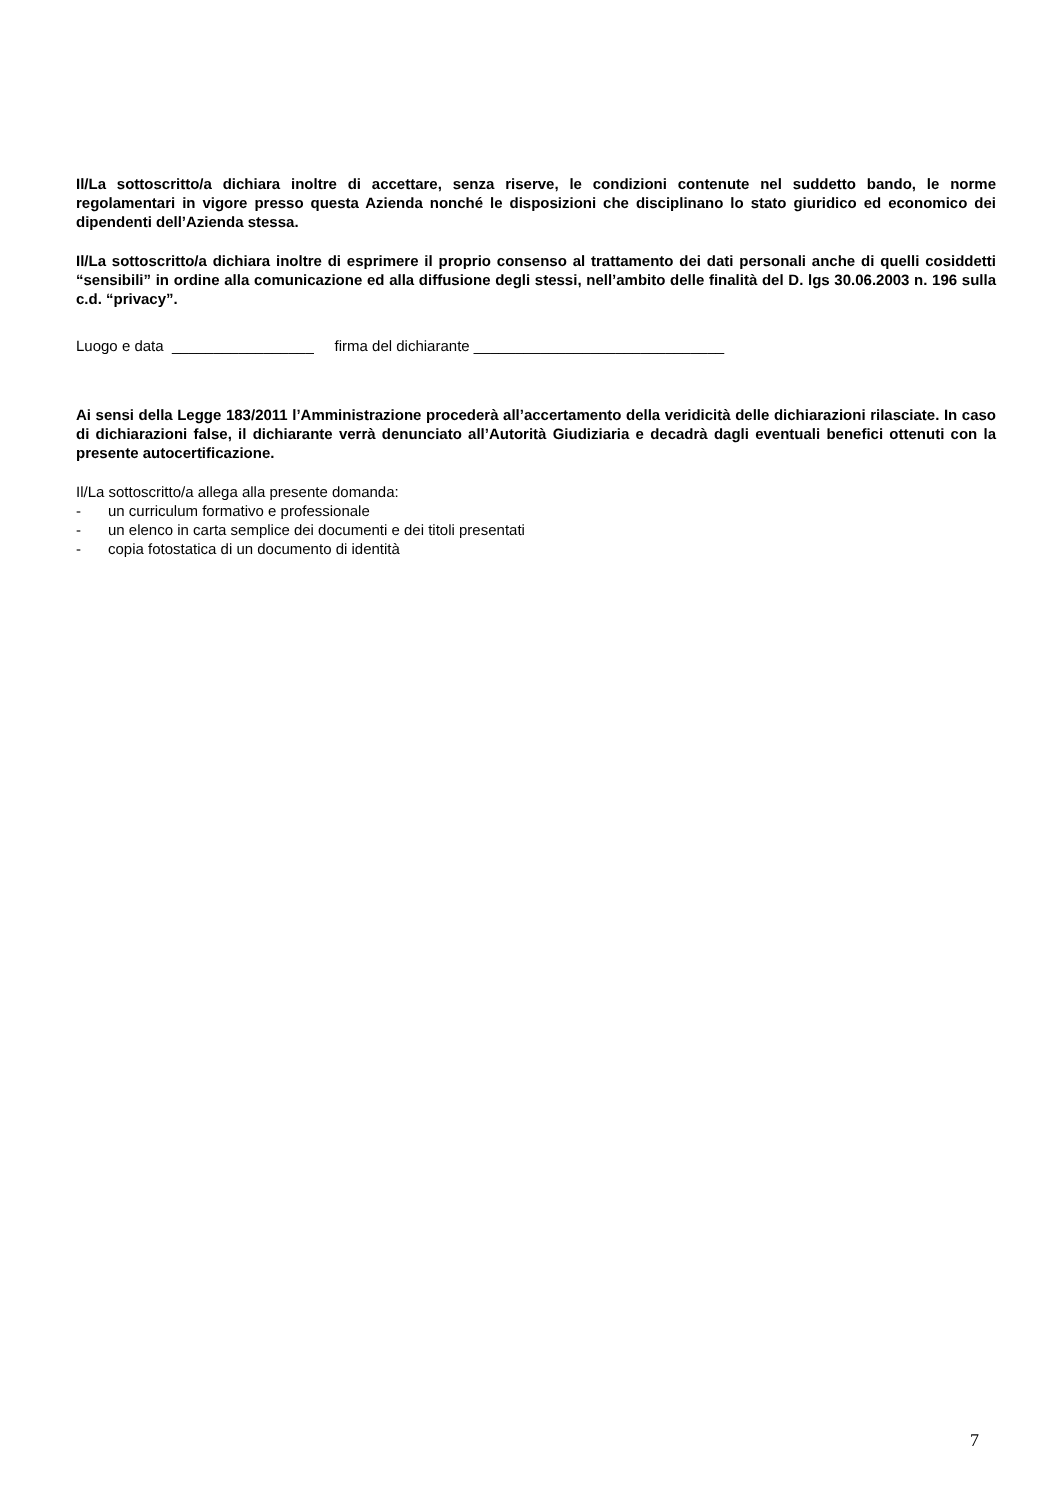Il/La sottoscritto/a dichiara inoltre di accettare, senza riserve, le condizioni contenute nel suddetto bando, le norme regolamentari in vigore presso questa Azienda nonché le disposizioni che disciplinano lo stato giuridico ed economico dei dipendenti dell’Azienda stessa.
Il/La sottoscritto/a dichiara inoltre di esprimere il proprio consenso al trattamento dei dati personali anche di quelli cosiddetti “sensibili” in ordine alla comunicazione ed alla diffusione degli stessi, nell’ambito delle finalità del D. lgs 30.06.2003 n. 196 sulla c.d. “privacy”.
Luogo e data _________________ firma del dichiarante ______________________________
Ai sensi della Legge 183/2011 l’Amministrazione procederà all’accertamento della veridicità delle dichiarazioni rilasciate. In caso di dichiarazioni false, il dichiarante verrà denunciato all’Autorità Giudiziaria e decadrà dagli eventuali benefici ottenuti con la presente autocertificazione.
Il/La sottoscritto/a allega alla presente domanda:
- un curriculum formativo e professionale
- un elenco in carta semplice dei documenti e dei titoli presentati
- copia fotostatica di un documento di identità
7